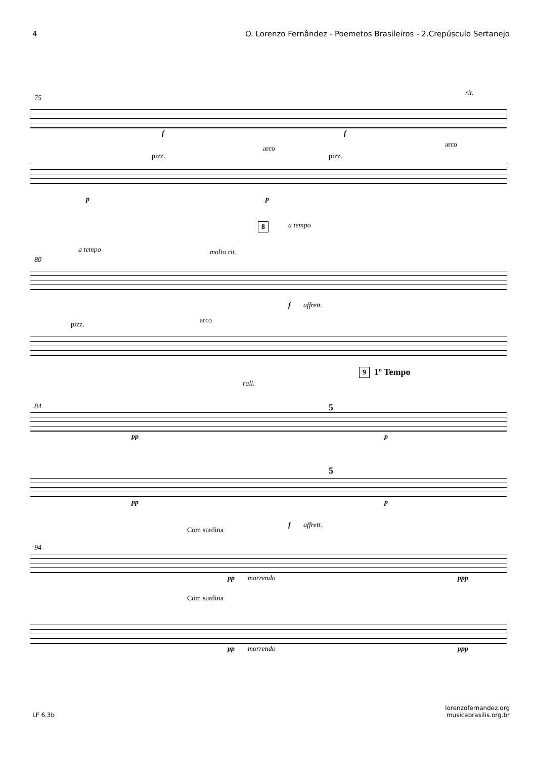4 O. Lorenzo Fernândez - Poemetos Brasileiros - 2.Crepúsculo Sertanejo
75
rit.
f f
pizz.
arco
pizz.
arco
p p
80
a tempo molto rit.
8 a tempo
f affrett.
pizz. arco
rall.
f affrett.
9 1º Tempo
84 5
5
pp p
pp p
94
Com surdina
pp morrendo ppp
Com surdina
pp morrendo ppp
LF 6.3b lorenzofernandez.org
musicabrasilis.org.br